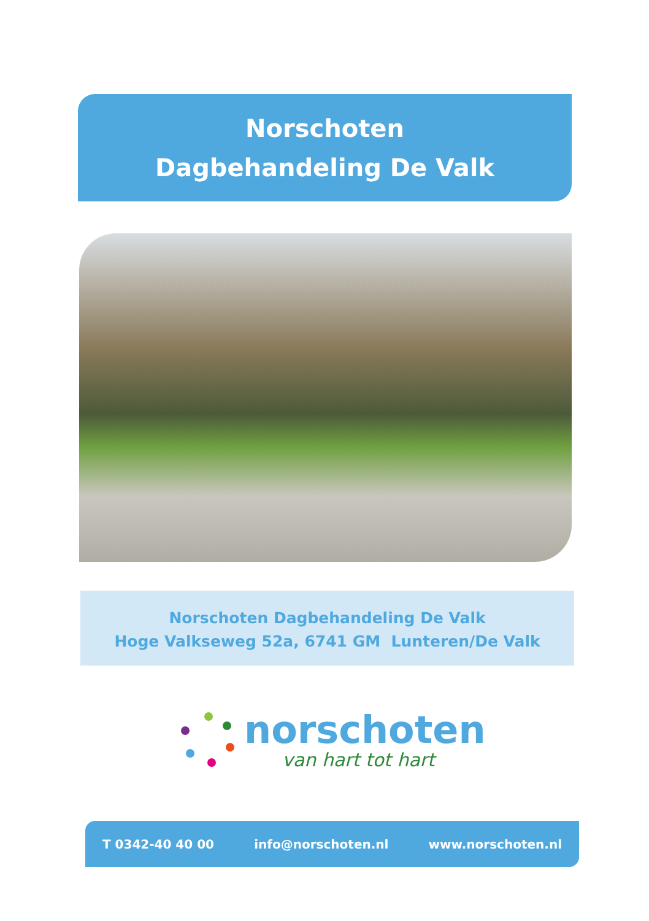Norschoten
Dagbehandeling De Valk
Norschoten Dagbehandeling De Valk
Hoge Valkseweg 52a, 6741 GM Lunteren/De Valk
norschoten
van hart tot hart
T 0342-40 40 00 info@norschoten.nl www.norschoten.nl